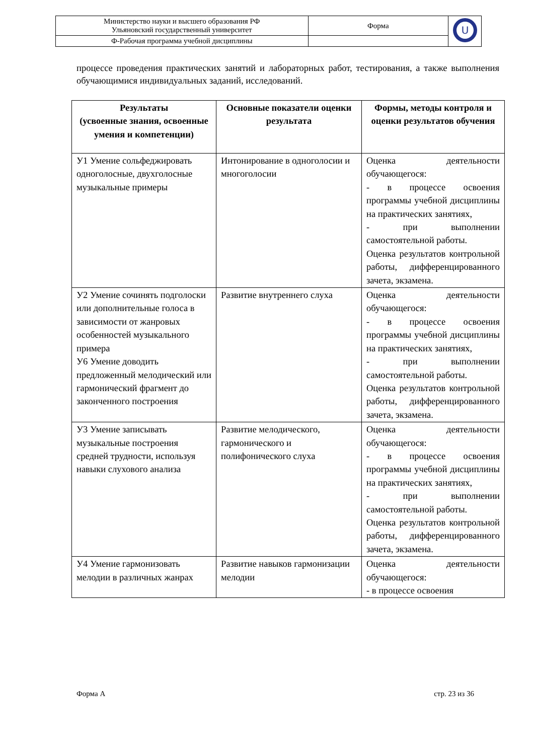| Министерство науки и высшего образования РФ Ульяновский государственный университет | Форма | U |
| Ф-Рабочая программа учебной дисциплины | | |
процессе проведения практических занятий и лабораторных работ, тестирования, а также выполнения обучающимися индивидуальных заданий, исследований.
| Результаты (усвоенные знания, освоенные умения и компетенции) | Основные показатели оценки результата | Формы, методы контроля и оценки результатов обучения |
| --- | --- | --- |
| У1 Умение сольфеджировать одноголосные, двухголосные музыкальные примеры | Интонирование в одноголосии и многоголосии | Оценка деятельности обучающегося: - в процессе освоения программы учебной дисциплины на практических занятиях, - при выполнении самостоятельной работы. Оценка результатов контрольной работы, дифференцированного зачета, экзамена. |
| У2 Умение сочинять подголоски или дополнительные голоса в зависимости от жанровых особенностей музыкального примера У6 Умение доводить предложенный мелодический или гармонический фрагмент до законченного построения | Развитие внутреннего слуха | Оценка деятельности обучающегося: - в процессе освоения программы учебной дисциплины на практических занятиях, - при выполнении самостоятельной работы. Оценка результатов контрольной работы, дифференцированного зачета, экзамена. |
| У3 Умение записывать музыкальные построения средней трудности, используя навыки слухового анализа | Развитие мелодического, гармонического и полифонического слуха | Оценка деятельности обучающегося: - в процессе освоения программы учебной дисциплины на практических занятиях, - при выполнении самостоятельной работы. Оценка результатов контрольной работы, дифференцированного зачета, экзамена. |
| У4 Умение гармонизовать мелодии в различных жанрах | Развитие навыков гармонизации мелодии | Оценка деятельности обучающегося: - в процессе освоения |
Форма А стр. 23 из 36